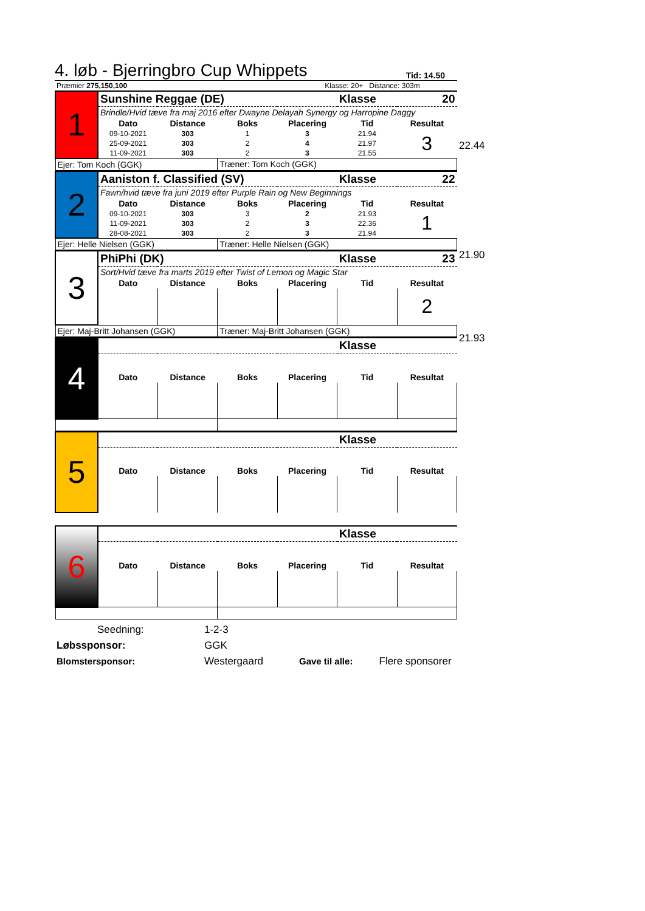4. løb - Bjerringbro Cup Whippets Tid: 14.50
| Præmier 275,150,100 | | Klasse: 20+ Distance: 303m |
| 1 | Sunshine Reggae (DE) | | | | Klasse | 20 |
| | Brindle/Hvid tæve fra maj 2016 efter Dwayne Delayah Synergy og Harropine Daggy | | | | | |
| | Dato | Distance | Boks | Placering | Tid | Resultat |
| | 09-10-2021 | 303 | 1 | 3 | 21.94 | 3 |
| | 25-09-2021 | 303 | 2 | 4 | 21.97 | |
| | 11-09-2021 | 303 | 2 | 3 | 21.55 | |
| Ejer: Tom Koch (GGK) | | | Træner: Tom Koch (GGK) | | | |
22.44
| 2 | Aaniston f. Classified (SV) | | | | Klasse | 22 |
| | Fawn/hvid tæve fra juni 2019 efter Purple Rain og New Beginnings | | | | | |
| | Dato | Distance | Boks | Placering | Tid | Resultat |
| | 09-10-2021 | 303 | 3 | 2 | 21.93 | 1 |
| | 11-09-2021 | 303 | 2 | 3 | 22.36 | |
| | 28-08-2021 | 303 | 2 | 3 | 21.94 | |
| Ejer: Helle Nielsen (GGK) | | | Træner: Helle Nielsen (GGK) | | | |
21.90
| 3 | PhiPhi (DK) | | | | Klasse | 23 |
| | Sort/Hvid tæve fra marts 2019 efter Twist of Lemon og Magic Star | | | | | |
| | Dato | Distance | Boks | Placering | Tid | Resultat |
| | | | | | | 2 |
| Ejer: Maj-Britt Johansen (GGK) | | | Træner: Maj-Britt Johansen (GGK) | | | |
21.93
| 4 | | | | | Klasse | |
| | Dato | Distance | Boks | Placering | Tid | Resultat |
| 5 | | | | | Klasse | |
| | Dato | Distance | Boks | Placering | Tid | Resultat |
| 6 | | | | | Klasse | |
| | Dato | Distance | Boks | Placering | Tid | Resultat |
| Seedning: | 1-2-3 | | |
| Løbssponsor: | GGK | | |
| Blomstersponsor: | Westergaard | Gave til alle: | Flere sponsorer |